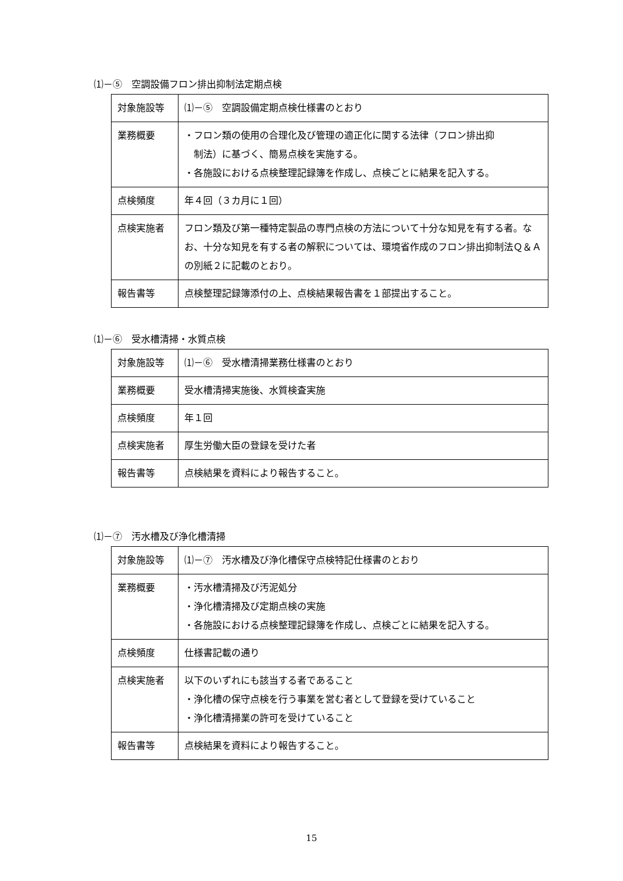⑴－⑤　空調設備フロン排出抑制法定期点検
| 対象施設等 | ⑴－⑤ 空調設備定期点検仕様書のとおり |
| 業務概要 | ・フロン類の使用の合理化及び管理の適正化に関する法律（フロン排出抑 制法）に基づく、簡易点検を実施する。 ・各施設における点検整理記録簿を作成し、点検ごとに結果を記入する。 |
| 点検頻度 | 年４回（３カ月に１回） |
| 点検実施者 | フロン類及び第一種特定製品の専門点検の方法について十分な知見を有する者。なお、十分な知見を有する者の解釈については、環境省作成のフロン排出抑制法Ｑ＆Ａの別紙２に記載のとおり。 |
| 報告書等 | 点検整理記録簿添付の上、点検結果報告書を１部提出すること。 |
⑴－⑥　受水槽清掃・水質点検
| 対象施設等 | ⑴－⑥ 受水槽清掃業務仕様書のとおり |
| 業務概要 | 受水槽清掃実施後、水質検査実施 |
| 点検頻度 | 年１回 |
| 点検実施者 | 厚生労働大臣の登録を受けた者 |
| 報告書等 | 点検結果を資料により報告すること。 |
⑴－⑦　汚水槽及び浄化槽清掃
| 対象施設等 | ⑴－⑦ 汚水槽及び浄化槽保守点検特記仕様書のとおり |
| 業務概要 | ・汚水槽清掃及び汚泥処分 ・浄化槽清掃及び定期点検の実施 ・各施設における点検整理記録簿を作成し、点検ごとに結果を記入する。 |
| 点検頻度 | 仕様書記載の通り |
| 点検実施者 | 以下のいずれにも該当する者であること ・浄化槽の保守点検を行う事業を営む者として登録を受けていること ・浄化槽清掃業の許可を受けていること |
| 報告書等 | 点検結果を資料により報告すること。 |
15